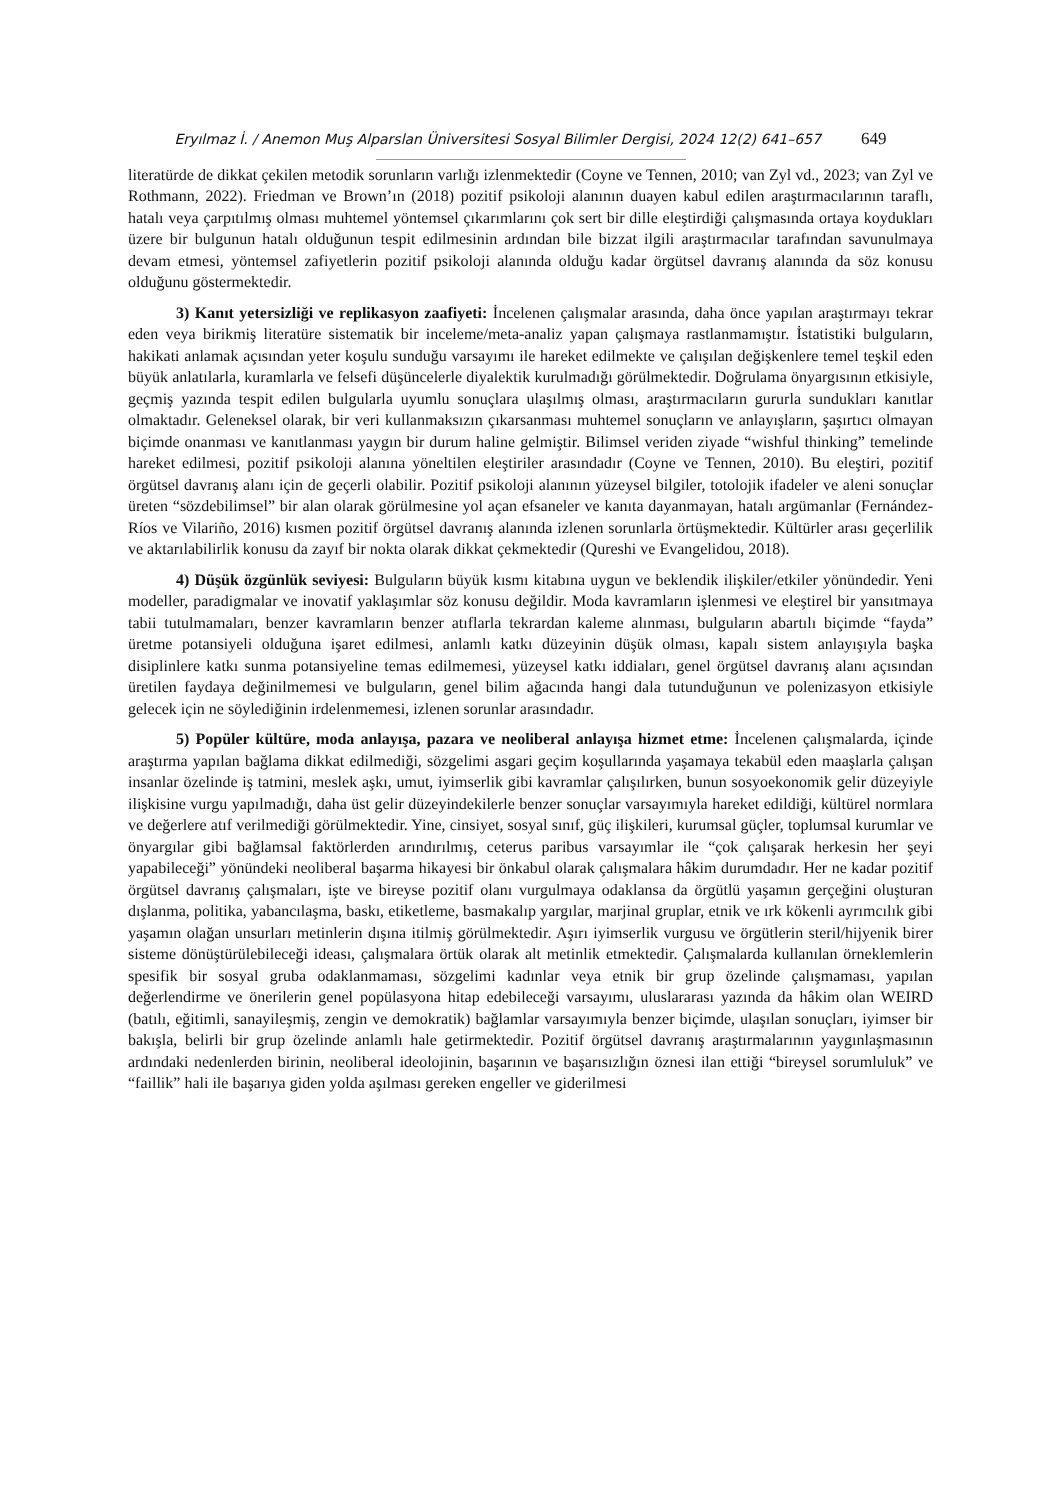Eryılmaz İ. / Anemon Muş Alparslan Üniversitesi Sosyal Bilimler Dergisi, 2024 12(2) 641–657 649
literatürde de dikkat çekilen metodik sorunların varlığı izlenmektedir (Coyne ve Tennen, 2010; van Zyl vd., 2023; van Zyl ve Rothmann, 2022). Friedman ve Brown’ın (2018) pozitif psikoloji alanının duayen kabul edilen araştırmacılarının taraflı, hatalı veya çarpıtılmış olması muhtemel yöntemsel çıkarımlarını çok sert bir dille eleştirdiği çalışmasında ortaya koydukları üzere bir bulgunun hatalı olduğunun tespit edilmesinin ardından bile bizzat ilgili araştırmacılar tarafından savunulmaya devam etmesi, yöntemsel zafiyetlerin pozitif psikoloji alanında olduğu kadar örgütsel davranış alanında da söz konusu olduğunu göstermektedir.
3) Kanıt yetersizliği ve replikasyon zaafiyeti: İncelenen çalışmalar arasında, daha önce yapılan araştırmayı tekrar eden veya birikmiş literatüre sistematik bir inceleme/meta-analiz yapan çalışmaya rastlanmamıştır. İstatistiki bulguların, hakikati anlamak açısından yeter koşulu sunduğu varsayımı ile hareket edilmekte ve çalışılan değişkenlere temel teşkil eden büyük anlatılarla, kuramlarla ve felsefi düşüncelerle diyalektik kurulmadığı görülmektedir. Doğrulama önyargısının etkisiyle, geçmiş yazında tespit edilen bulgularla uyumlu sonuçlara ulaşılmış olması, araştırmacıların gururla sundukları kanıtlar olmaktadır. Geleneksel olarak, bir veri kullanmaksızın çıkarsanması muhtemel sonuçların ve anlayışların, şaşırtıcı olmayan biçimde onanması ve kanıtlanması yaygın bir durum haline gelmiştir. Bilimsel veriden ziyade “wishful thinking” temelinde hareket edilmesi, pozitif psikoloji alanına yöneltilen eleştiriler arasındadır (Coyne ve Tennen, 2010). Bu eleştiri, pozitif örgütsel davranış alanı için de geçerli olabilir. Pozitif psikoloji alanının yüzeysel bilgiler, totolojik ifadeler ve aleni sonuçlar üreten “sözdebilimsel” bir alan olarak görülmesine yol açan efsaneler ve kanıta dayanmayan, hatalı argümanlar (Fernández-Ríos ve Vilariño, 2016) kısmen pozitif örgütsel davranış alanında izlenen sorunlarla örtüşmektedir. Kültürler arası geçerlilik ve aktarılabilirlik konusu da zayıf bir nokta olarak dikkat çekmektedir (Qureshi ve Evangelidou, 2018).
4) Düşük özgünlük seviyesi: Bulguların büyük kısmı kitabına uygun ve beklendik ilişkiler/etkiler yönündedir. Yeni modeller, paradigmalar ve inovatif yaklaşımlar söz konusu değildir. Moda kavramların işlenmesi ve eleştirel bir yansıtmaya tabii tutulmamaları, benzer kavramların benzer atıflarla tekrardan kaleme alınması, bulguların abartılı biçimde “fayda” üretme potansiyeli olduğuna işaret edilmesi, anlamlı katkı düzeyinin düşük olması, kapalı sistem anlayışıyla başka disiplinlere katkı sunma potansiyeline temas edilmemesi, yüzeysel katkı iddiaları, genel örgütsel davranış alanı açısından üretilen faydaya değinilmemesi ve bulguların, genel bilim ağacında hangi dala tutunduğunun ve polenizasyon etkisiyle gelecek için ne söylediğinin irdelenmemesi, izlenen sorunlar arasındadır.
5) Popüler kültüre, moda anlayışa, pazara ve neoliberal anlayışa hizmet etme: İncelenen çalışmalarda, içinde araştırma yapılan bağlama dikkat edilmediği, sözgelimi asgari geçim koşullarında yaşamaya tekabül eden maaşlarla çalışan insanlar özelinde iş tatmini, meslek aşkı, umut, iyimserlik gibi kavramlar çalışılırken, bunun sosyoekonomik gelir düzeyiyle ilişkisine vurgu yapılmadığı, daha üst gelir düzeyindekilerle benzer sonuçlar varsayımıyla hareket edildiği, kültürel normlara ve değerlere atıf verilmediği görülmektedir. Yine, cinsiyet, sosyal sınıf, güç ilişkileri, kurumsal güçler, toplumsal kurumlar ve önyargılar gibi bağlamsal faktörlerden arındırılmış, ceterus paribus varsayımlar ile “çok çalışarak herkesin her şeyi yapabileceği” yönündeki neoliberal başarma hikayesi bir önkabul olarak çalışmalara hâkim durumdadır. Her ne kadar pozitif örgütsel davranış çalışmaları, işte ve bireyse pozitif olanı vurgulmaya odaklansa da örgütlü yaşamın gerçeğini oluşturan dışlanma, politika, yabancılaşma, baskı, etiketleme, basmakalıp yargılar, marjinal gruplar, etnik ve ırk kökenli ayrımcılık gibi yaşamın olağan unsurları metinlerin dışına itilmiş görülmektedir. Aşırı iyimserlik vurgusu ve örgütlerin steril/hijyenik birer sisteme dönüştürülebileceği ideası, çalışmalara örtük olarak alt metinlik etmektedir. Çalışmalarda kullanılan örneklemlerin spesifik bir sosyal gruba odaklanmaması, sözgelimi kadınlar veya etnik bir grup özelinde çalışmaması, yapılan değerlendirme ve önerilerin genel popülasyona hitap edebileceği varsayımı, uluslararası yazında da hâkim olan WEIRD (batılı, eğitimli, sanayileşmiş, zengin ve demokratik) bağlamlar varsayımıyla benzer biçimde, ulaşılan sonuçları, iyimser bir bakışla, belirli bir grup özelinde anlamlı hale getirmektedir. Pozitif örgütsel davranış araştırmalarının yaygınlaşmasının ardındaki nedenlerden birinin, neoliberal ideolojinin, başarının ve başarısızlığın öznesi ilan ettiği “bireysel sorumluluk” ve “faillik” hali ile başarıya giden yolda aşılması gereken engeller ve giderilmesi